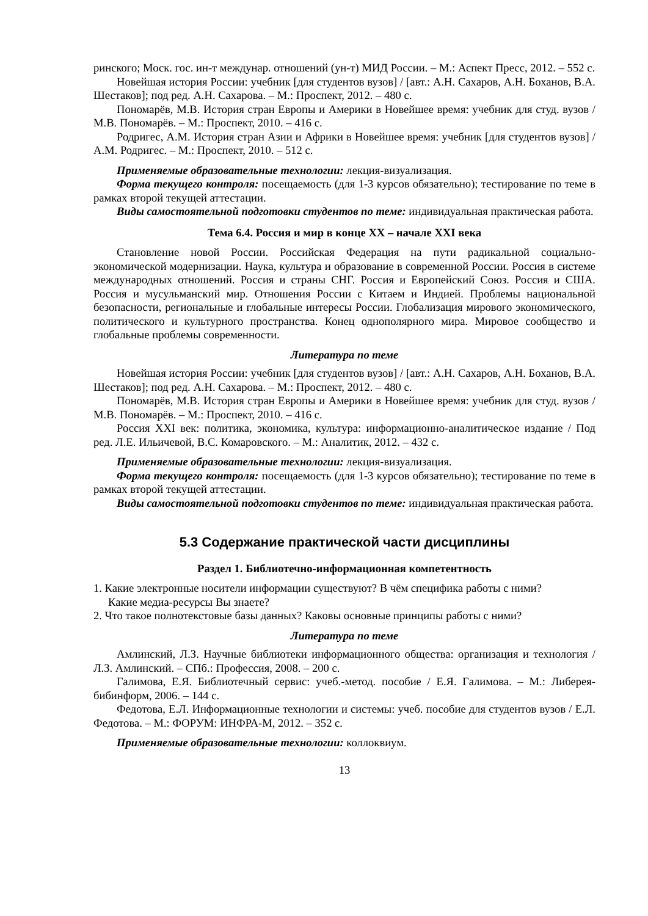ринского; Моск. гос. ин-т междунар. отношений (ун-т) МИД России. – М.: Аспект Пресс, 2012. – 552 с.
Новейшая история России: учебник [для студентов вузов] / [авт.: А.Н. Сахаров, А.Н. Боханов, В.А. Шестаков]; под ред. А.Н. Сахарова. – М.: Проспект, 2012. – 480 с.
Пономарёв, М.В. История стран Европы и Америки в Новейшее время: учебник для студ. вузов / М.В. Пономарёв. – М.: Проспект, 2010. – 416 с.
Родригес, А.М. История стран Азии и Африки в Новейшее время: учебник [для студентов вузов] / А.М. Родригес. – М.: Проспект, 2010. – 512 с.
Применяемые образовательные технологии: лекция-визуализация.
Форма текущего контроля: посещаемость (для 1-3 курсов обязательно); тестирование по теме в рамках второй текущей аттестации.
Виды самостоятельной подготовки студентов по теме: индивидуальная практическая работа.
Тема 6.4. Россия и мир в конце XX – начале XXI века
Становление новой России. Российская Федерация на пути радикальной социально-экономической модернизации. Наука, культура и образование в современной России. Россия в системе международных отношений. Россия и страны СНГ. Россия и Европейский Союз. Россия и США. Россия и мусульманский мир. Отношения России с Китаем и Индией. Проблемы национальной безопасности, региональные и глобальные интересы России. Глобализация мирового экономического, политического и культурного пространства. Конец однополярного мира. Мировое сообщество и глобальные проблемы современности.
Литература по теме
Новейшая история России: учебник [для студентов вузов] / [авт.: А.Н. Сахаров, А.Н. Боханов, В.А. Шестаков]; под ред. А.Н. Сахарова. – М.: Проспект, 2012. – 480 с.
Пономарёв, М.В. История стран Европы и Америки в Новейшее время: учебник для студ. вузов / М.В. Пономарёв. – М.: Проспект, 2010. – 416 с.
Россия XXI век: политика, экономика, культура: информационно-аналитическое издание / Под ред. Л.Е. Ильичевой, В.С. Комаровского. – М.: Аналитик, 2012. – 432 с.
Применяемые образовательные технологии: лекция-визуализация.
Форма текущего контроля: посещаемость (для 1-3 курсов обязательно); тестирование по теме в рамках второй текущей аттестации.
Виды самостоятельной подготовки студентов по теме: индивидуальная практическая работа.
5.3 Содержание практической части дисциплины
Раздел 1. Библиотечно-информационная компетентность
1. Какие электронные носители информации существуют? В чём специфика работы с ними?
Какие медиа-ресурсы Вы знаете?
2. Что такое полнотекстовые базы данных? Каковы основные принципы работы с ними?
Литература по теме
Амлинский, Л.З. Научные библиотеки информационного общества: организация и технология / Л.З. Амлинский. – СПб.: Профессия, 2008. – 200 с.
Галимова, Е.Я. Библиотечный сервис: учеб.-метод. пособие / Е.Я. Галимова. – М.: Либерея-бибинформ, 2006. – 144 с.
Федотова, Е.Л. Информационные технологии и системы: учеб. пособие для студентов вузов / Е.Л. Федотова. – М.: ФОРУМ: ИНФРА-М, 2012. – 352 с.
Применяемые образовательные технологии: коллоквиум.
13